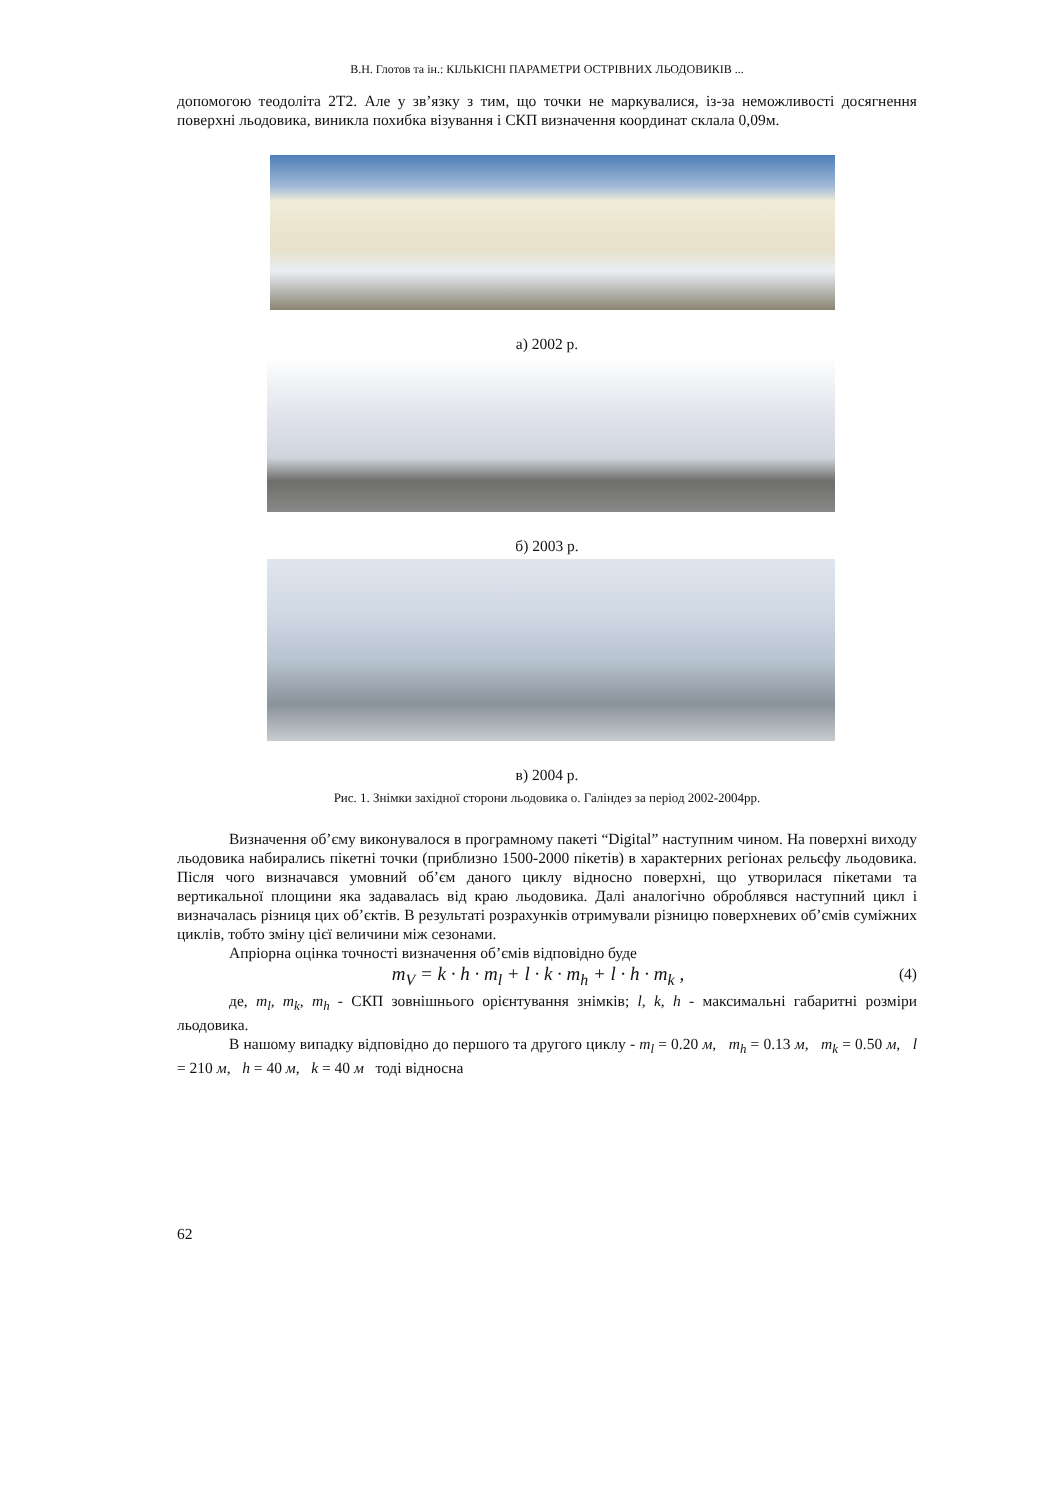В.Н. Глотов та ін.: КІЛЬКІСНІ ПАРАМЕТРИ ОСТРІВНИХ ЛЬОДОВИКІВ ...
допомогою теодоліта 2Т2. Але у зв’язку з тим, що точки не маркувалися, із-за неможливості досягнення поверхні льодовика, виникла похибка візування і СКП визначення координат склала 0,09м.
а) 2002 р.
б) 2003 р.
в) 2004 р.
Рис. 1. Знімки західної сторони льодовика о. Галіндез за період 2002-2004рр.
Визначення об’єму виконувалося в програмному пакеті “Digital” наступним чином. На поверхні виходу льодовика набирались пікетні точки (приблизно 1500-2000 пікетів) в характерних регіонах рельєфу льодовика. Після чого визначався умовний об’єм даного циклу відносно поверхні, що утворилася пікетами та вертикальної площини яка задавалась від краю льодовика. Далі аналогічно оброблявся наступний цикл і визначалась різниця цих об’єктів. В результаті розрахунків отримували різницю поверхневих об’ємів суміжних циклів, тобто зміну цієї величини між сезонами.
Апріорна оцінка точності визначення об’ємів відповідно буде
m<sub>V</sub> = k · h · m<sub>l</sub> + l · k · m<sub>h</sub> + l · h · m<sub>k</sub> , (4)
де, m<sub>l</sub>, m<sub>k</sub>, m<sub>h</sub> - СКП зовнішнього орієнтування знімків; l, k, h - максимальні габаритні розміри льодовика.
В нашому випадку відповідно до першого та другого циклу - m<sub>l</sub> = 0.20 м, m<sub>h</sub> = 0.13 м, m<sub>k</sub> = 0.50 м, l = 210 м, h = 40 м, k = 40 м тоді відносна
62